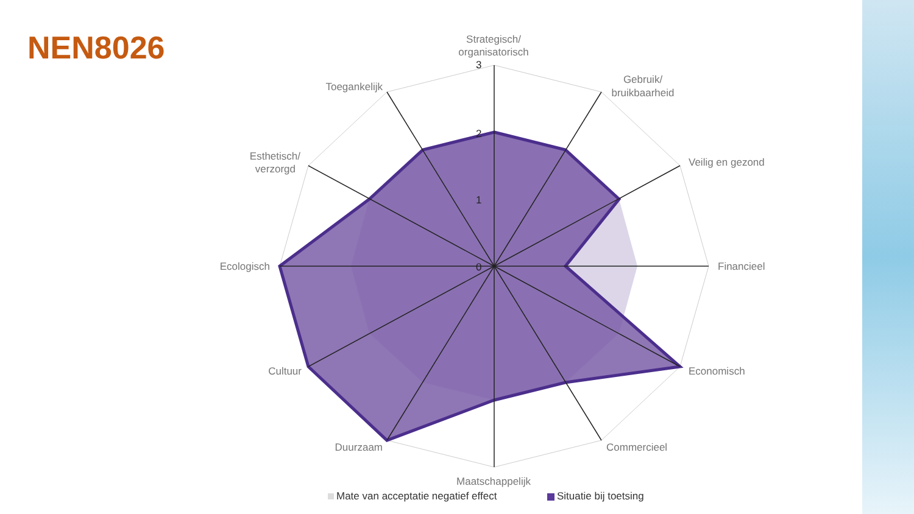NEN8026
3
2
1
0
Strategisch/
organisatorisch
Gebruik/
bruikbaarheid
Veilig en gezond
Financieel
Economisch
Commercieel
Maatschappelijk
Duurzaam
Cultuur
Ecologisch
Esthetisch/
verzorgd
Toegankelijk
Mate van acceptatie negatief effect
Situatie bij toetsing